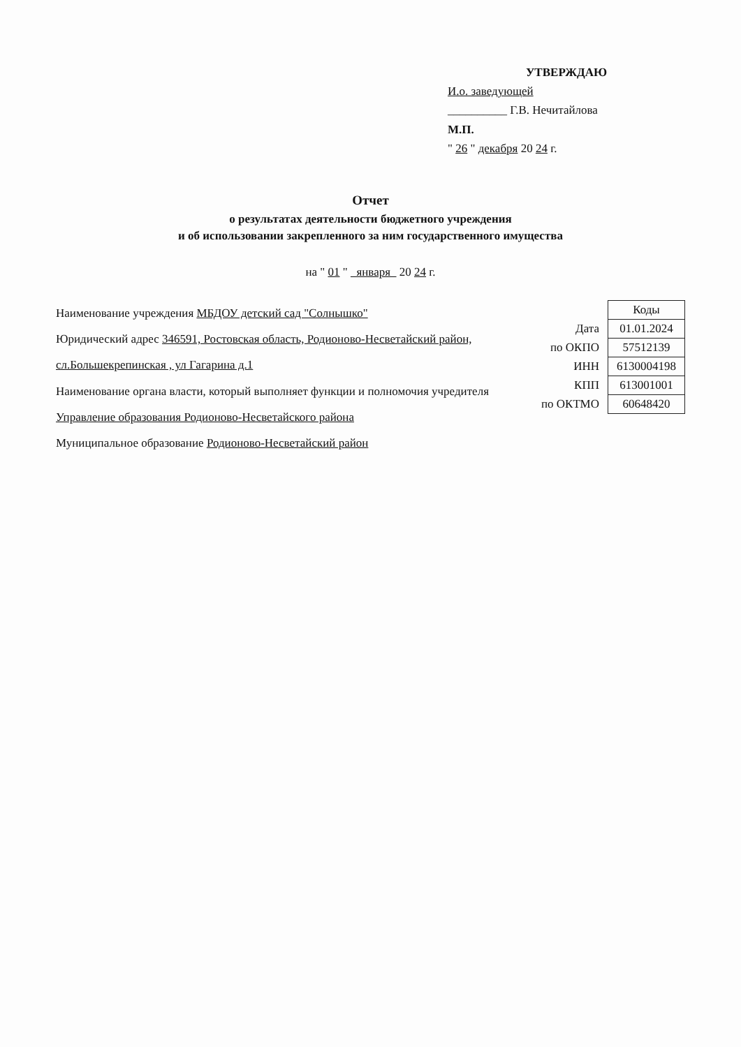УТВЕРЖДАЮ
И.о. заведующей
__________ Г.В. Нечитайлова
М.П.
" 26 " декабря 20 24 г.
Отчет
о результатах деятельности бюджетного учреждения
и об использовании закрепленного за ним государственного имущества
на " 01 " января 20 24 г.
Наименование учреждения МБДОУ детский сад "Солнышко"
Юридический адрес 346591, Ростовская область, Родионово-Несветайский район, сл.Большекрепинская , ул Гагарина д.1
Наименование органа власти, который выполняет функции и полномочия учредителя Управление образования Родионово-Несветайского района
Муниципальное образование Родионово-Несветайский район
| | Коды |
| Дата | 01.01.2024 |
| по ОКПО | 57512139 |
| ИНН | 6130004198 |
| КПП | 613001001 |
| по ОКТМО | 60648420 |